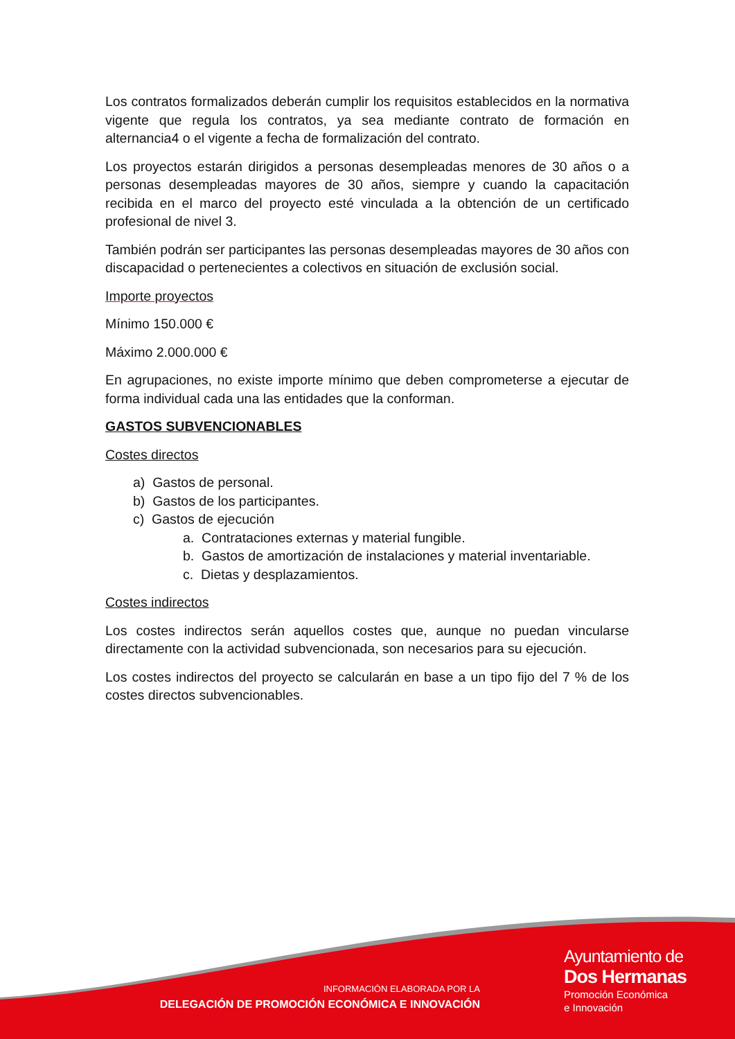Los contratos formalizados deberán cumplir los requisitos establecidos en la normativa vigente que regula los contratos, ya sea mediante contrato de formación en alternancia4 o el vigente a fecha de formalización del contrato.
Los proyectos estarán dirigidos a personas desempleadas menores de 30 años o a personas desempleadas mayores de 30 años, siempre y cuando la capacitación recibida en el marco del proyecto esté vinculada a la obtención de un certificado profesional de nivel 3.
También podrán ser participantes las personas desempleadas mayores de 30 años con discapacidad o pertenecientes a colectivos en situación de exclusión social.
Importe proyectos
Mínimo 150.000 €
Máximo 2.000.000 €
En agrupaciones, no existe importe mínimo que deben comprometerse a ejecutar de forma individual cada una las entidades que la conforman.
GASTOS SUBVENCIONABLES
Costes directos
a) Gastos de personal.
b) Gastos de los participantes.
c) Gastos de ejecución
a. Contrataciones externas y material fungible.
b. Gastos de amortización de instalaciones y material inventariable.
c. Dietas y desplazamientos.
Costes indirectos
Los costes indirectos serán aquellos costes que, aunque no puedan vincularse directamente con la actividad subvencionada, son necesarios para su ejecución.
Los costes indirectos del proyecto se calcularán en base a un tipo fijo del 7 % de los costes directos subvencionables.
INFORMACIÓN ELABORADA POR LA
DELEGACIÓN DE PROMOCIÓN ECONÓMICA E INNOVACIÓN
Ayuntamiento de
Dos Hermanas
Promoción Económica
e Innovación